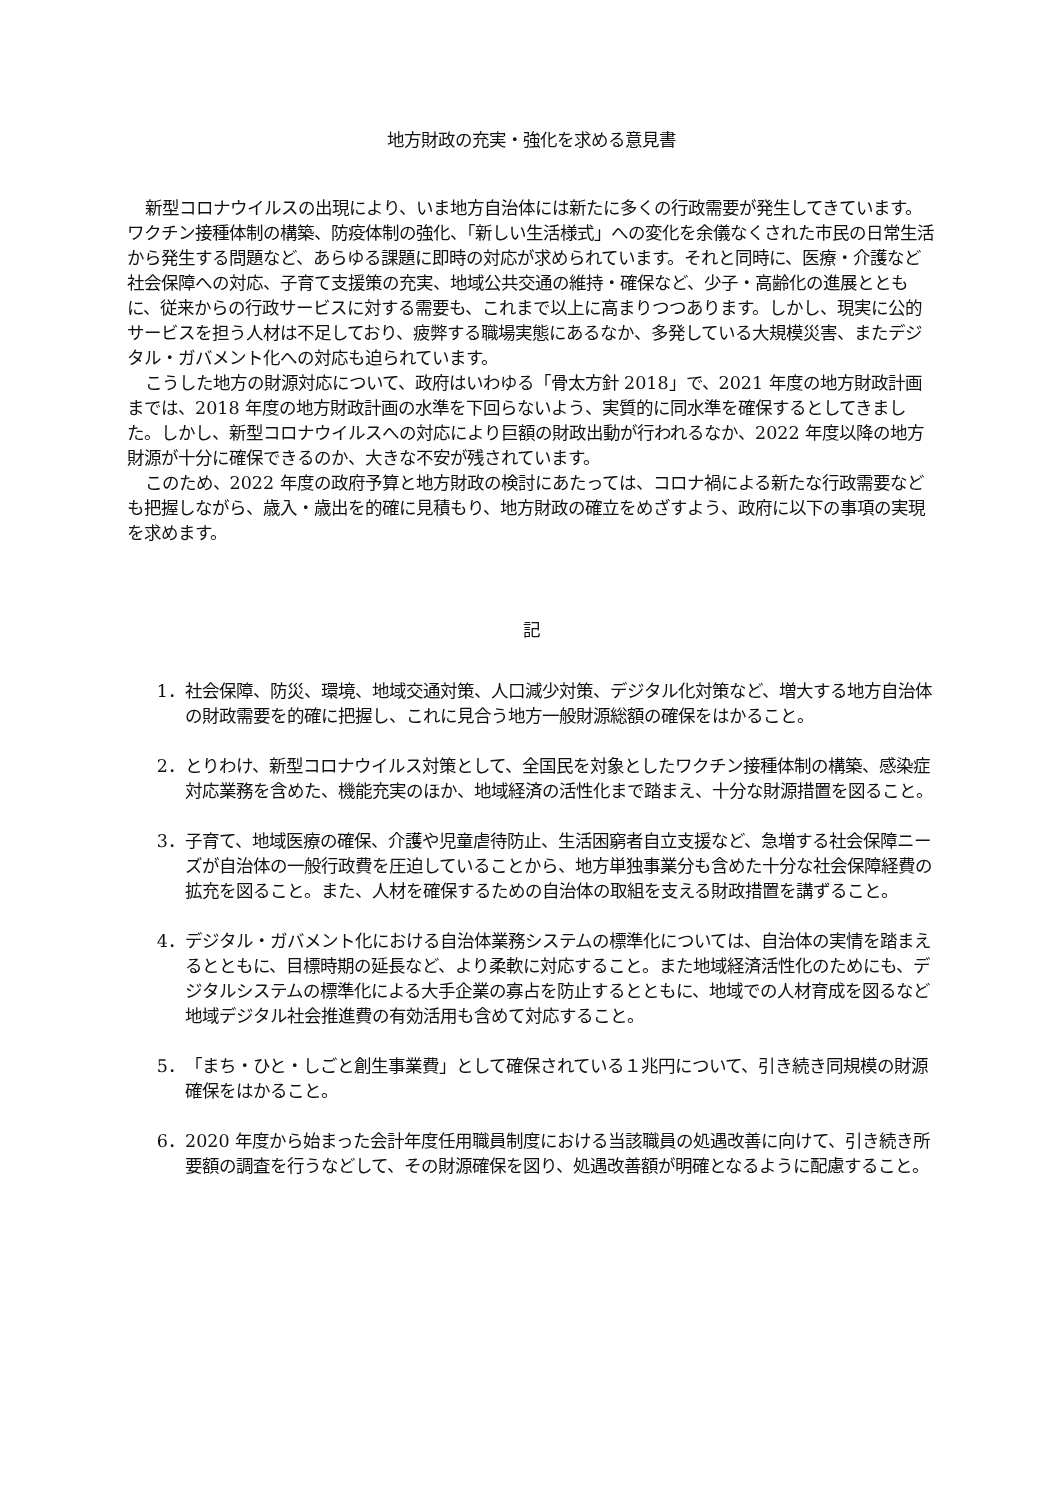地方財政の充実・強化を求める意見書
新型コロナウイルスの出現により、いま地方自治体には新たに多くの行政需要が発生してきています。ワクチン接種体制の構築、防疫体制の強化、「新しい生活様式」への変化を余儀なくされた市民の日常生活から発生する問題など、あらゆる課題に即時の対応が求められています。それと同時に、医療・介護など社会保障への対応、子育て支援策の充実、地域公共交通の維持・確保など、少子・高齢化の進展とともに、従来からの行政サービスに対する需要も、これまで以上に高まりつつあります。しかし、現実に公的サービスを担う人材は不足しており、疲弊する職場実態にあるなか、多発している大規模災害、またデジタル・ガバメント化への対応も迫られています。
こうした地方の財源対応について、政府はいわゆる「骨太方針 2018」で、2021 年度の地方財政計画までは、2018 年度の地方財政計画の水準を下回らないよう、実質的に同水準を確保するとしてきました。しかし、新型コロナウイルスへの対応により巨額の財政出動が行われるなか、2022 年度以降の地方財源が十分に確保できるのか、大きな不安が残されています。
このため、2022 年度の政府予算と地方財政の検討にあたっては、コロナ禍による新たな行政需要なども把握しながら、歳入・歳出を的確に見積もり、地方財政の確立をめざすよう、政府に以下の事項の実現を求めます。
記
1． 社会保障、防災、環境、地域交通対策、人口減少対策、デジタル化対策など、増大する地方自治体の財政需要を的確に把握し、これに見合う地方一般財源総額の確保をはかること。
2． とりわけ、新型コロナウイルス対策として、全国民を対象としたワクチン接種体制の構築、感染症対応業務を含めた、機能充実のほか、地域経済の活性化まで踏まえ、十分な財源措置を図ること。
3． 子育て、地域医療の確保、介護や児童虐待防止、生活困窮者自立支援など、急増する社会保障ニーズが自治体の一般行政費を圧迫していることから、地方単独事業分も含めた十分な社会保障経費の拡充を図ること。また、人材を確保するための自治体の取組を支える財政措置を講ずること。
4． デジタル・ガバメント化における自治体業務システムの標準化については、自治体の実情を踏まえるとともに、目標時期の延長など、より柔軟に対応すること。また地域経済活性化のためにも、デジタルシステムの標準化による大手企業の寡占を防止するとともに、地域での人材育成を図るなど地域デジタル社会推進費の有効活用も含めて対応すること。
5． 「まち・ひと・しごと創生事業費」として確保されている１兆円について、引き続き同規模の財源確保をはかること。
6． 2020 年度から始まった会計年度任用職員制度における当該職員の処遇改善に向けて、引き続き所要額の調査を行うなどして、その財源確保を図り、処遇改善額が明確となるように配慮すること。